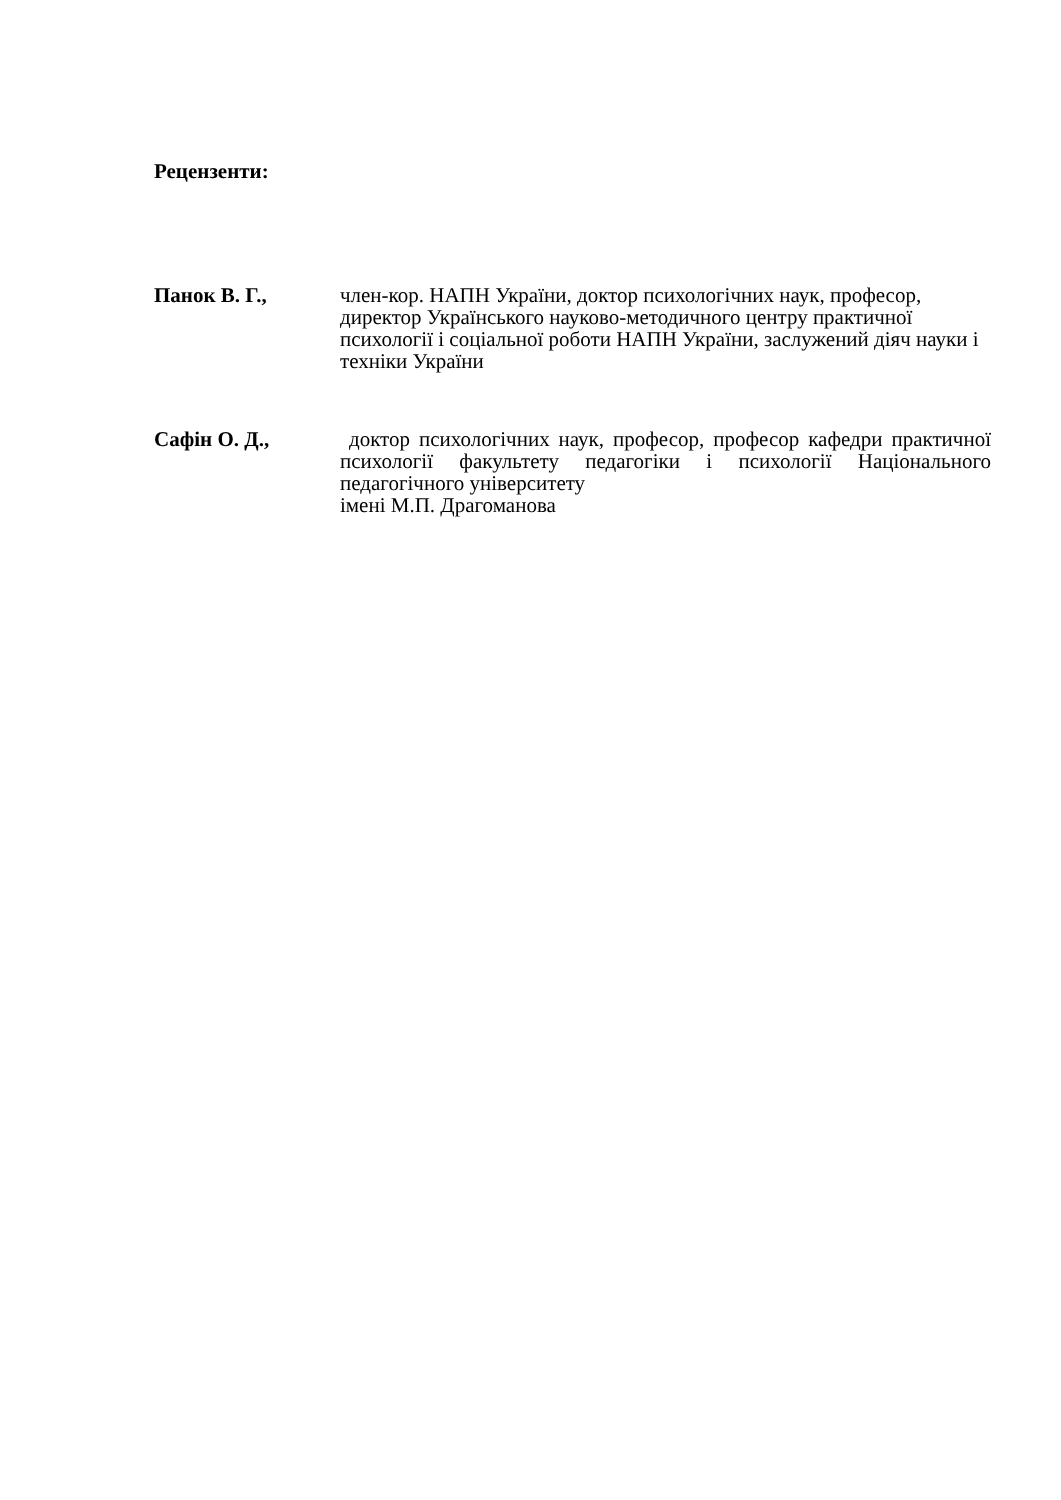Рецензенти:
Панок В. Г., член-кор. НАПН України, доктор психологічних наук, професор, директор Українського науково-методичного центру практичної психології і соціальної роботи НАПН України, заслужений діяч науки і техніки України
Сафін О. Д., доктор психологічних наук, професор, професор кафедри практичної психології факультету педагогіки і психології Національного педагогічного університету
імені М.П. Драгоманова